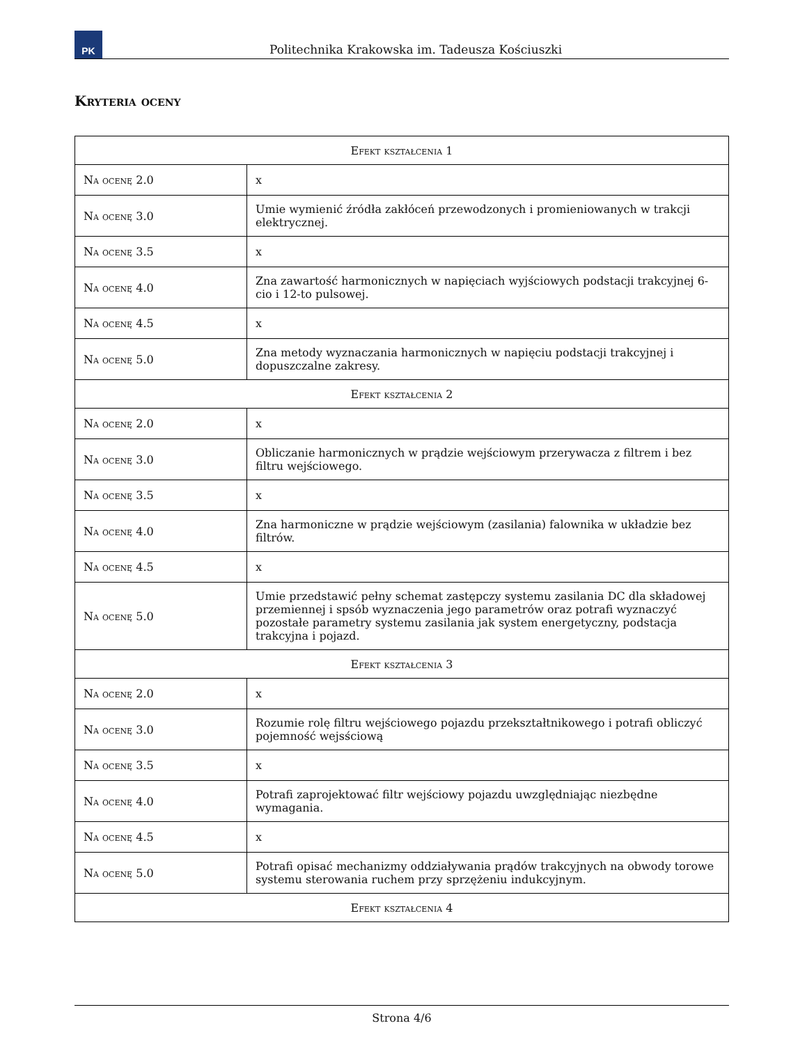PK
Politechnika Krakowska im. Tadeusza Kościuszki
Kryteria oceny
| Efekt kształcenia 1 | |
| --- | --- |
| Na ocenę 2.0 | x |
| Na ocenę 3.0 | Umie wymienić źródła zakłóceń przewodzonych i promieniowanych w trakcji elektrycznej. |
| Na ocenę 3.5 | x |
| Na ocenę 4.0 | Zna zawartość harmonicznych w napięciach wyjściowych podstacji trakcyjnej 6-cio i 12-to pulsowej. |
| Na ocenę 4.5 | x |
| Na ocenę 5.0 | Zna metody wyznaczania harmonicznych w napięciu podstacji trakcyjnej i dopuszczalne zakresy. |
| Efekt kształcenia 2 | |
| Na ocenę 2.0 | x |
| Na ocenę 3.0 | Obliczanie harmonicznych w prądzie wejściowym przerywacza z filtrem i bez filtru wejściowego. |
| Na ocenę 3.5 | x |
| Na ocenę 4.0 | Zna harmoniczne w prądzie wejściowym (zasilania) falownika w układzie bez filtrów. |
| Na ocenę 4.5 | x |
| Na ocenę 5.0 | Umie przedstawić pełny schemat zastępczy systemu zasilania DC dla składowej przemiennej i spsób wyznaczenia jego parametrów oraz potrafi wyznaczyć pozostałe parametry systemu zasilania jak system energetyczny, podstacja trakcyjna i pojazd. |
| Efekt kształcenia 3 | |
| Na ocenę 2.0 | x |
| Na ocenę 3.0 | Rozumie rolę filtru wejściowego pojazdu przekształtnikowego i potrafi obliczyć pojemność wejsściową |
| Na ocenę 3.5 | x |
| Na ocenę 4.0 | Potrafi zaprojektować filtr wejściowy pojazdu uwzględniając niezbędne wymagania. |
| Na ocenę 4.5 | x |
| Na ocenę 5.0 | Potrafi opisać mechanizmy oddziaływania prądów trakcyjnych na obwody torowe systemu sterowania ruchem przy sprzężeniu indukcyjnym. |
| Efekt kształcenia 4 | |
Strona 4/6